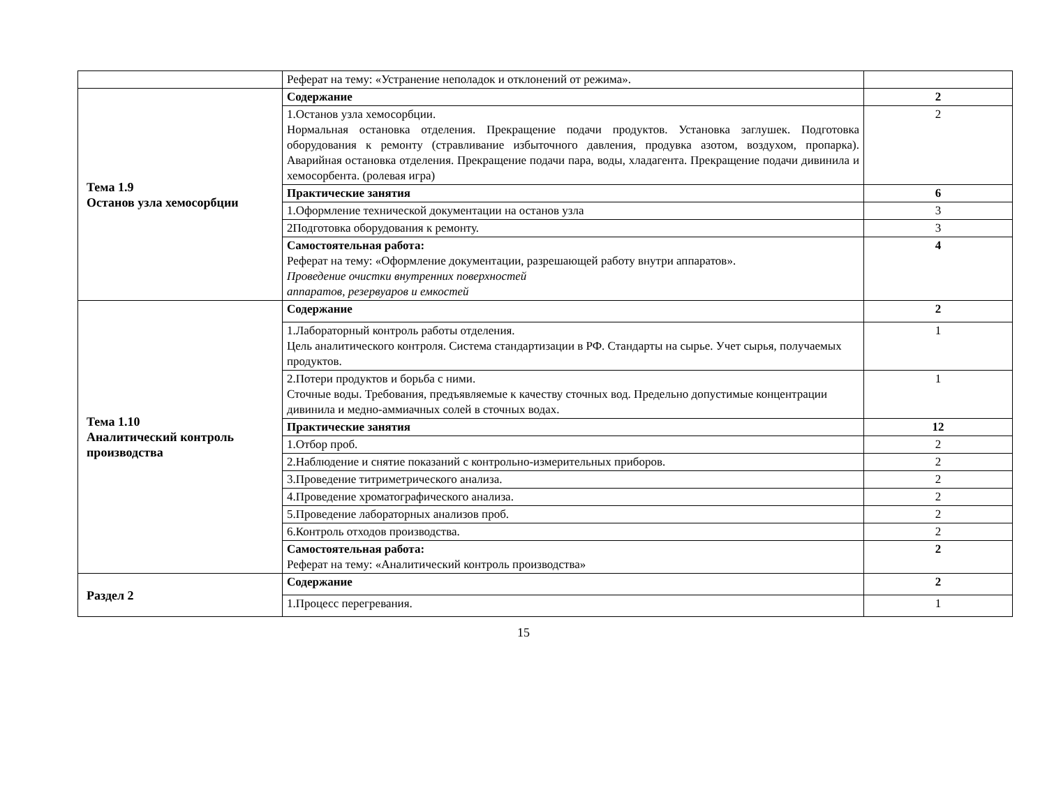| | Реферат на тему: «Устранение неполадок и отклонений от режима». | |
| Тема 1.9 Останов узла хемосорбции | Содержание | 2 |
| | 1.Останов узла хемосорбции. Нормальная остановка отделения. Прекращение подачи продуктов. Установка заглушек. Подготовка оборудования к ремонту (стравливание избыточного давления, продувка азотом, воздухом, пропарка). Аварийная остановка отделения. Прекращение подачи пара, воды, хладагента. Прекращение подачи дивинила и хемосорбента. (ролевая игра) | 2 |
| | Практические занятия | 6 |
| | 1.Оформление технической документации на останов узла | 3 |
| | 2Подготовка оборудования к ремонту. | 3 |
| | Самостоятельная работа: Реферат на тему: «Оформление документации, разрешающей работу внутри аппаратов». Проведение очистки внутренних поверхностей аппаратов, резервуаров и емкостей | 4 |
| Тема 1.10 Аналитический контроль производства | Содержание | 2 |
| | 1.Лабораторный контроль работы отделения. Цель аналитического контроля. Система стандартизации в РФ. Стандарты на сырье. Учет сырья, получаемых продуктов. | 1 |
| | 2.Потери продуктов и борьба с ними. Сточные воды. Требования, предъявляемые к качеству сточных вод. Предельно допустимые концентрации дивинила и медно-аммиачных солей в сточных водах. | 1 |
| | Практические занятия | 12 |
| | 1.Отбор проб. | 2 |
| | 2.Наблюдение и снятие показаний с контрольно-измерительных приборов. | 2 |
| | 3.Проведение титриметрического анализа. | 2 |
| | 4.Проведение хроматографического анализа. | 2 |
| | 5.Проведение лабораторных анализов проб. | 2 |
| | 6.Контроль отходов производства. | 2 |
| | Самостоятельная работа: Реферат на тему: «Аналитический контроль производства» | 2 |
| Раздел 2 | Содержание | 2 |
| | 1.Процесс перегревания. | 1 |
15